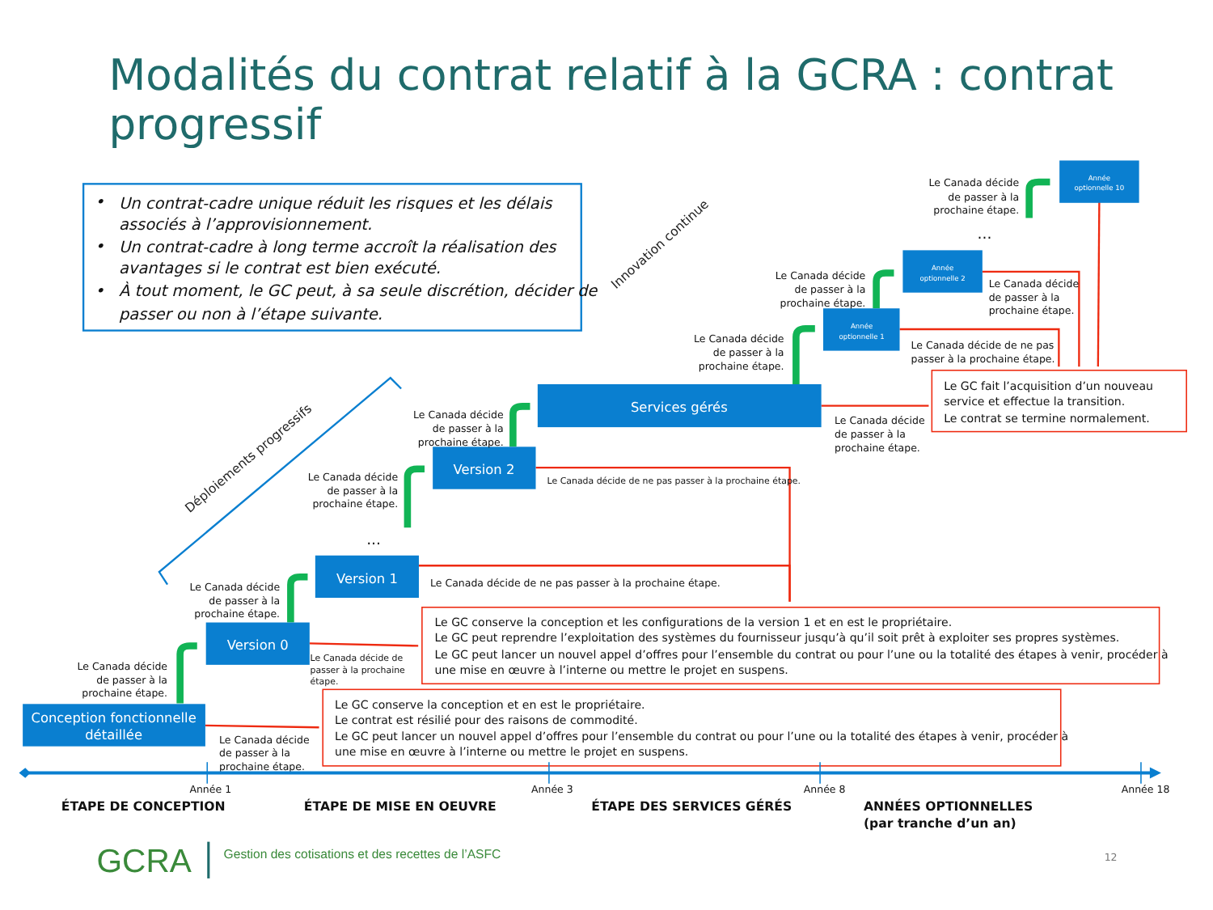Modalités du contrat relatif à la GCRA : contrat
progressif
•
Un contrat-cadre unique réduit les risques et les délais
associés à l’approvisionnement.
•
Un contrat-cadre à long terme accroît la réalisation des
avantages si le contrat est bien exécuté.
•
À tout moment, le GC peut, à sa seule discrétion, décider de
passer ou non à l’étape suivante.
Innovation continue
Déploiements progressifs
Le Canada décide
de passer à la
prochaine étape.
Conception fonctionnelle
détaillée
Le Canada décide
de passer à la
prochaine étape.
Le Canada décide
de passer à la
prochaine étape.
Version 0
Le Canada décide de
passer à la prochaine
étape.
...
Version 1
Le Canada décide de ne pas passer à la prochaine étape.
Le Canada décide
de passer à la
prochaine étape.
Version 2
Le Canada décide de ne pas passer à la prochaine étape.
Le Canada décide
de passer à la
prochaine étape.
Services gérés
Le Canada décide
de passer à la
prochaine étape.
Le Canada décide
de passer à la
prochaine étape.
Année
optionnelle 1
Le Canada décide de ne pas
passer à la prochaine étape.
Le Canada décide
de passer à la
prochaine étape.
Année
optionnelle 2
Le Canada décide
de passer à la
prochaine étape.
...
Le Canada décide
de passer à la
prochaine étape.
Année
optionnelle 10
Le GC fait l’acquisition d’un nouveau
service et effectue la transition.
Le contrat se termine normalement.
Le GC conserve la conception et les configurations de la version 1 et en est le propriétaire.
Le GC peut reprendre l’exploitation des systèmes du fournisseur jusqu’à qu’il soit prêt à exploiter ses propres systèmes.
Le GC peut lancer un nouvel appel d’offres pour l’ensemble du contrat ou pour l’une ou la totalité des étapes à venir, procéder à
une mise en œuvre à l’interne ou mettre le projet en suspens.
Le GC conserve la conception et en est le propriétaire.
Le contrat est résilié pour des raisons de commodité.
Le GC peut lancer un nouvel appel d’offres pour l’ensemble du contrat ou pour l’une ou la totalité des étapes à venir, procéder à
une mise en œuvre à l’interne ou mettre le projet en suspens.
Année 1
Année 3
Année 8
Année 18
ÉTAPE DE CONCEPTION
ÉTAPE DE MISE EN OEUVRE
ÉTAPE DES SERVICES GÉRÉS
ANNÉES OPTIONNELLES
(par tranche d’un an)
GCRA
Gestion des cotisations et des recettes de l’ASFC
12